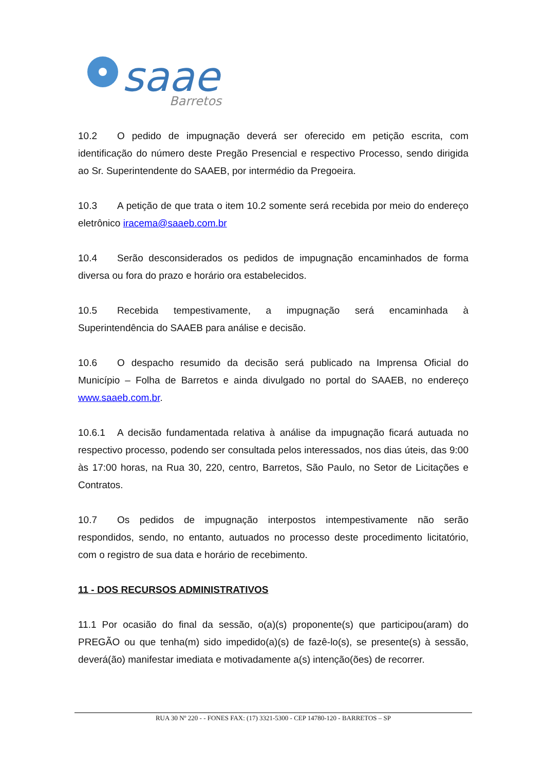saae
Barretos
10.2 O pedido de impugnação deverá ser oferecido em petição escrita, com identificação do número deste Pregão Presencial e respectivo Processo, sendo dirigida ao Sr. Superintendente do SAAEB, por intermédio da Pregoeira.
10.3 A petição de que trata o item 10.2 somente será recebida por meio do endereço eletrônico iracema@saaeb.com.br
10.4 Serão desconsiderados os pedidos de impugnação encaminhados de forma diversa ou fora do prazo e horário ora estabelecidos.
10.5 Recebida tempestivamente, a impugnação será encaminhada à Superintendência do SAAEB para análise e decisão.
10.6 O despacho resumido da decisão será publicado na Imprensa Oficial do Município – Folha de Barretos e ainda divulgado no portal do SAAEB, no endereço www.saaeb.com.br.
10.6.1 A decisão fundamentada relativa à análise da impugnação ficará autuada no respectivo processo, podendo ser consultada pelos interessados, nos dias úteis, das 9:00 às 17:00 horas, na Rua 30, 220, centro, Barretos, São Paulo, no Setor de Licitações e Contratos.
10.7 Os pedidos de impugnação interpostos intempestivamente não serão respondidos, sendo, no entanto, autuados no processo deste procedimento licitatório, com o registro de sua data e horário de recebimento.
11 - DOS RECURSOS ADMINISTRATIVOS
11.1 Por ocasião do final da sessão, o(a)(s) proponente(s) que participou(aram) do PREGÃO ou que tenha(m) sido impedido(a)(s) de fazê-lo(s), se presente(s) à sessão, deverá(ão) manifestar imediata e motivadamente a(s) intenção(ões) de recorrer.
RUA 30 Nº 220 - - FONES FAX: (17) 3321-5300 - CEP 14780-120 - BARRETOS – SP